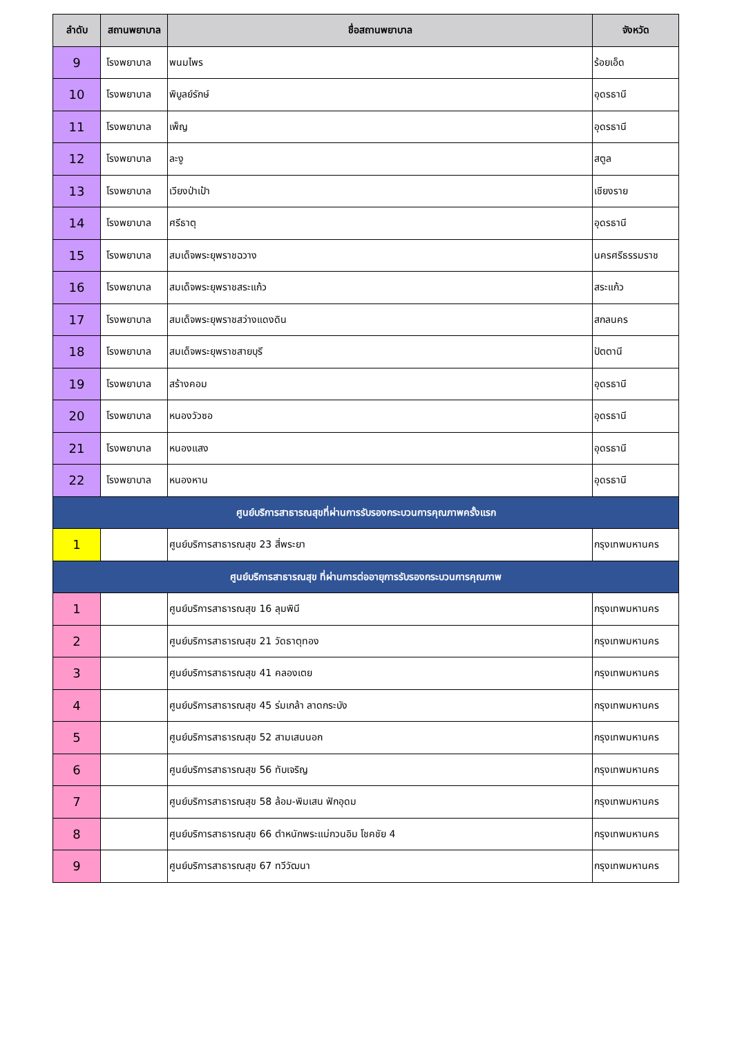| ลำดับ | สถานพยาบาล | ชื่อสถานพยาบาล | จังหวัด |
| --- | --- | --- | --- |
| 9 | โรงพยาบาล | พนมไพร | ร้อยเอ็ด |
| 10 | โรงพยาบาล | พิบูลย์รักษ์ | อุดรธานี |
| 11 | โรงพยาบาล | เพ็ญ | อุดรธานี |
| 12 | โรงพยาบาล | ละงู | สตูล |
| 13 | โรงพยาบาล | เวียงป่าเป้า | เชียงราย |
| 14 | โรงพยาบาล | ศรีธาตุ | อุดรธานี |
| 15 | โรงพยาบาล | สมเด็จพระยุพราชฉวาง | นครศรีธรรมราช |
| 16 | โรงพยาบาล | สมเด็จพระยุพราชสระแก้ว | สระแก้ว |
| 17 | โรงพยาบาล | สมเด็จพระยุพราชสว่างแดงดิน | สกลนคร |
| 18 | โรงพยาบาล | สมเด็จพระยุพราชสายบุรี | ปัตตานี |
| 19 | โรงพยาบาล | สร้างคอม | อุดรธานี |
| 20 | โรงพยาบาล | หนองวัวซอ | อุดรธานี |
| 21 | โรงพยาบาล | หนองแสง | อุดรธานี |
| 22 | โรงพยาบาล | หนองหาน | อุดรธานี |
| ศูนย์บริการสาธารณสุขที่ผ่านการรับรองกระบวนการคุณภาพครั้งแรก | | | |
| 1 | | ศูนย์บริการสาธารณสุข 23 สี่พระยา | กรุงเทพมหานคร |
| ศูนย์บริการสาธารณสุข ที่ผ่านการต่ออายุการรับรองกระบวนการคุณภาพ | | | |
| 1 | | ศูนย์บริการสาธารณสุข 16 ลุมพินี | กรุงเทพมหานคร |
| 2 | | ศูนย์บริการสาธารณสุข 21 วัดธาตุทอง | กรุงเทพมหานคร |
| 3 | | ศูนย์บริการสาธารณสุข 41 คลองเตย | กรุงเทพมหานคร |
| 4 | | ศูนย์บริการสาธารณสุข 45 ร่มเกล้า ลาดกระบัง | กรุงเทพมหานคร |
| 5 | | ศูนย์บริการสาธารณสุข 52 สามเสนนอก | กรุงเทพมหานคร |
| 6 | | ศูนย์บริการสาธารณสุข 56 ทับเจริญ | กรุงเทพมหานคร |
| 7 | | ศูนย์บริการสาธารณสุข 58 ล้อม-พิมเสน ฟักอุดม | กรุงเทพมหานคร |
| 8 | | ศูนย์บริการสาธารณสุข 66 ตำหนักพระแม่กวนอิม โชคชัย 4 | กรุงเทพมหานคร |
| 9 | | ศูนย์บริการสาธารณสุข 67 ทวีวัฒนา | กรุงเทพมหานคร |